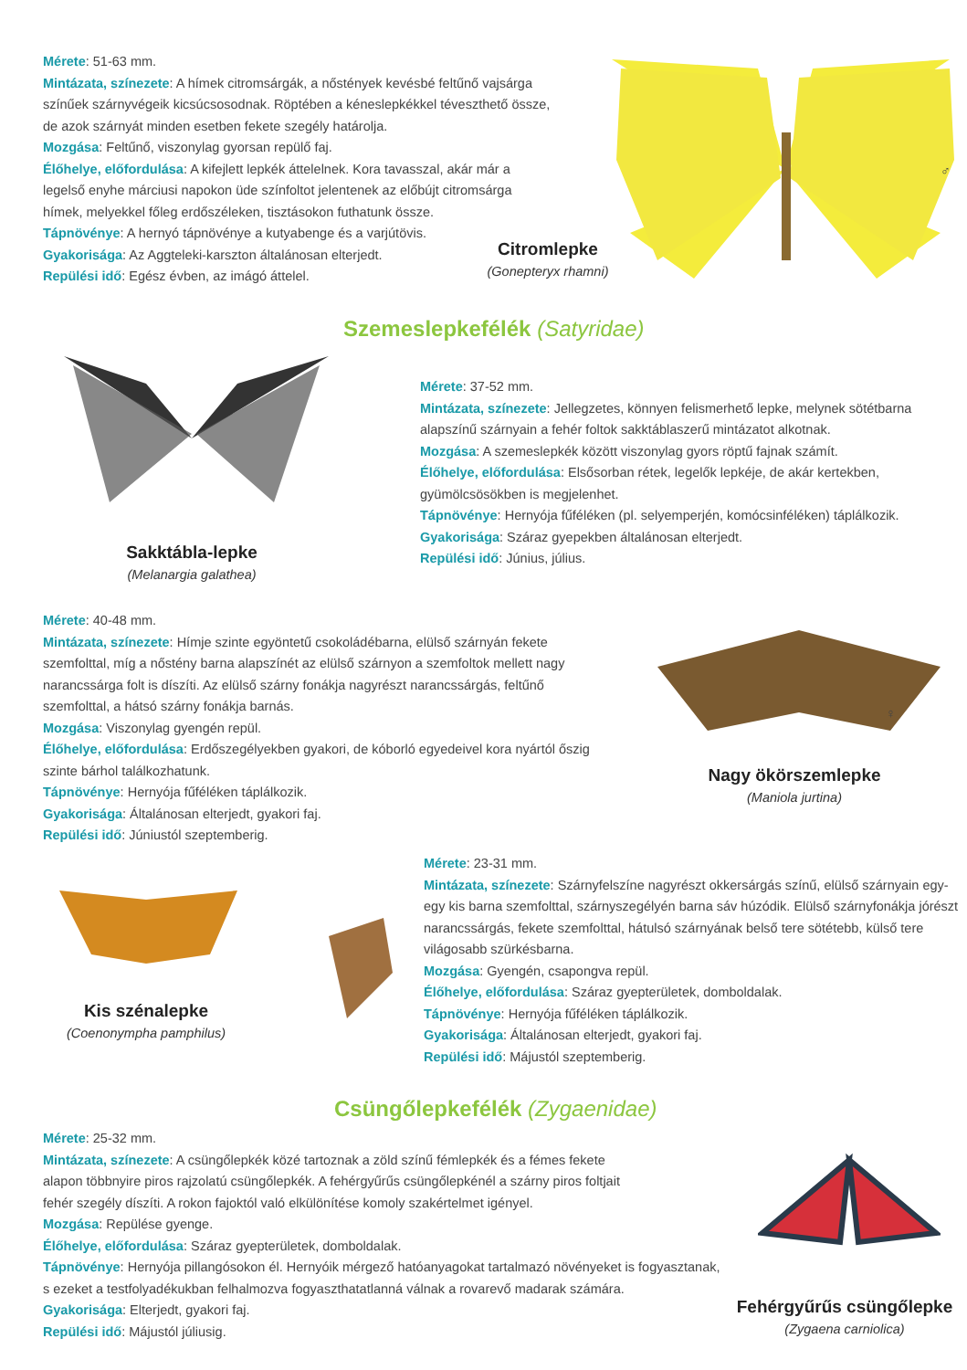Mérete: 51-63 mm.
Mintázata, színezete: A hímek citromsárgák, a nőstények kevésbé feltűnő vajsárga színűek szárnyvégeik kicsúcsosodnak. Röptében a kéneslepkékkel téveszthető össze, de azok szárnyát minden esetben fekete szegély határolja.
Mozgása: Feltűnő, viszonylag gyorsan repülő faj.
Élőhelye, előfordulása: A kifejlett lepkék áttelelnek. Kora tavasszal, akár már a legelső enyhe márciusi napokon üde színfoltot jelentenek az előbújt citromsárga hímek, melyekkel főleg erdőszéleken, tisztásokon futhatunk össze.
Tápnövénye: A hernyó tápnövénye a kutyabenge és a varjútövis.
Gyakorisága: Az Aggteleki-karszton általánosan elterjedt.
Repülési idő: Egész évben, az imágó áttelel.
Citromlepke
(Gonepteryx rhamni)
♂
Szemeslepkefélék (Satyridae)
Sakktábla-lepke
(Melanargia galathea)
Mérete: 37-52 mm.
Mintázata, színezete: Jellegzetes, könnyen felismerhető lepke, melynek sötétbarna alapszínű szárnyain a fehér foltok sakktáblaszerű mintázatot alkotnak.
Mozgása: A szemeslepkék között viszonylag gyors röptű fajnak számít.
Élőhelye, előfordulása: Elsősorban rétek, legelők lepkéje, de akár kertekben, gyümölcsösökben is megjelenhet.
Tápnövénye: Hernyója fűféléken (pl. selyemperjén, komócsinféléken) táplálkozik.
Gyakorisága: Száraz gyepekben általánosan elterjedt.
Repülési idő: Június, július.
Mérete: 40-48 mm.
Mintázata, színezete: Hímje szinte egyöntetű csokoládébarna, elülső szárnyán fekete szemfolttal, míg a nőstény barna alapszínét az elülső szárnyon a szemfoltok mellett nagy narancssárga folt is díszíti. Az elülső szárny fonákja nagyrészt narancssárgás, feltűnő szemfolttal, a hátsó szárny fonákja barnás.
Mozgása: Viszonylag gyengén repül.
Élőhelye, előfordulása: Erdőszegélyekben gyakori, de kóborló egyedeivel kora nyártól őszig szinte bárhol találkozhatunk.
Tápnövénye: Hernyója fűféléken táplálkozik.
Gyakorisága: Általánosan elterjedt, gyakori faj.
Repülési idő: Júniustól szeptemberig.
♀
Nagy ökörszemlepke
(Maniola jurtina)
Kis szénalepke
(Coenonympha pamphilus)
Mérete: 23-31 mm.
Mintázata, színezete: Szárnyfelszíne nagyrészt okkersárgás színű, elülső szárnyain egy-egy kis barna szemfolttal, szárnyszegélyén barna sáv húzódik. Elülső szárnyfonákja jórészt narancssárgás, fekete szemfolttal, hátulsó szárnyának belső tere sötétebb, külső tere világosabb szürkésbarna.
Mozgása: Gyengén, csapongva repül.
Élőhelye, előfordulása: Száraz gyepterületek, domboldalak.
Tápnövénye: Hernyója fűféléken táplálkozik.
Gyakorisága: Általánosan elterjedt, gyakori faj.
Repülési idő: Májustól szeptemberig.
Csüngőlepkefélék (Zygaenidae)
Mérete: 25-32 mm.
Mintázata, színezete: A csüngőlepkék közé tartoznak a zöld színű fémlepkék és a fémes fekete
alapon többnyire piros rajzolatú csüngőlepkék. A fehérgyűrűs csüngőlepkénél a szárny piros foltjait
fehér szegély díszíti. A rokon fajoktól való elkülönítése komoly szakértelmet igényel.
Mozgása: Repülése gyenge.
Élőhelye, előfordulása: Száraz gyepterületek, domboldalak.
Tápnövénye: Hernyója pillangósokon él. Hernyóik mérgező hatóanyagokat tartalmazó növényeket is fogyasztanak,
s ezeket a testfolyadékukban felhalmozva fogyaszthatatlanná válnak a rovarevő madarak számára.
Gyakorisága: Elterjedt, gyakori faj.
Repülési idő: Májustól júliusig.
Fehérgyűrűs csüngőlepke
(Zygaena carniolica)